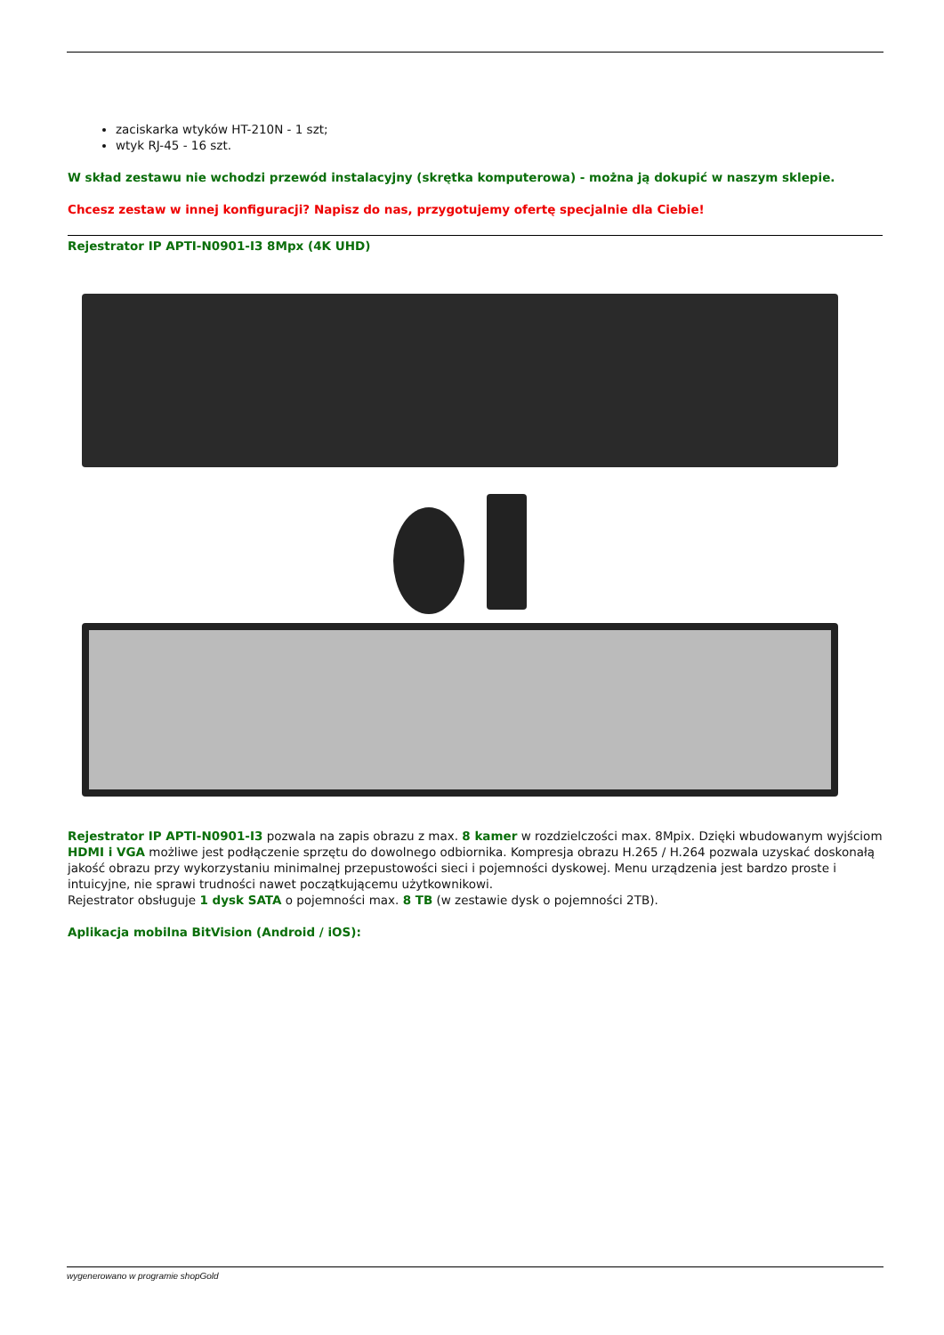zaciskarka wtyków HT-210N - 1 szt;
wtyk RJ-45 - 16 szt.
W skład zestawu nie wchodzi przewód instalacyjny (skrętka komputerowa) - można ją dokupić w naszym sklepie.
Chcesz zestaw w innej konfiguracji? Napisz do nas, przygotujemy ofertę specjalnie dla Ciebie!
Rejestrator IP APTI-N0901-I3 8Mpx (4K UHD)
Rejestrator IP APTI-N0901-I3 pozwala na zapis obrazu z max. 8 kamer w rozdzielczości max. 8Mpix. Dzięki wbudowanym wyjściom HDMI i VGA możliwe jest podłączenie sprzętu do dowolnego odbiornika. Kompresja obrazu H.265 / H.264 pozwala uzyskać doskonałą jakość obrazu przy wykorzystaniu minimalnej przepustowości sieci i pojemności dyskowej. Menu urządzenia jest bardzo proste i intuicyjne, nie sprawi trudności nawet początkującemu użytkownikowi.
Rejestrator obsługuje 1 dysk SATA o pojemności max. 8 TB (w zestawie dysk o pojemności 2TB).
Aplikacja mobilna BitVision (Android / iOS):
wygenerowano w programie shopGold